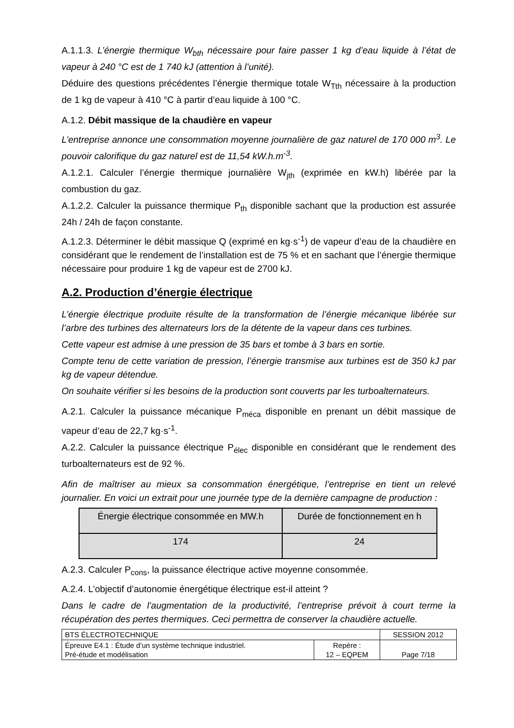A.1.1.3. L’énergie thermique W<sub>bth</sub> nécessaire pour faire passer 1 kg d’eau liquide à l’état de vapeur à 240 °C est de 1 740 kJ (attention à l’unité).
Déduire des questions précédentes l’énergie thermique totale W<sub>Tth</sub> nécessaire à la production de 1 kg de vapeur à 410 °C à partir d’eau liquide à 100 °C.
A.1.2. Débit massique de la chaudière en vapeur
L’entreprise annonce une consommation moyenne journalière de gaz naturel de 170 000 m<sup>3</sup>. Le pouvoir calorifique du gaz naturel est de 11,54 kW.h.m<sup>-3</sup>.
A.1.2.1. Calculer l’énergie thermique journalière W<sub>jth</sub> (exprimée en kW.h) libérée par la combustion du gaz.
A.1.2.2. Calculer la puissance thermique P<sub>th</sub> disponible sachant que la production est assurée 24h / 24h de façon constante.
A.1.2.3. Déterminer le débit massique Q (exprimé en kg·s<sup>-1</sup>) de vapeur d’eau de la chaudière en considérant que le rendement de l’installation est de 75 % et en sachant que l’énergie thermique nécessaire pour produire 1 kg de vapeur est de 2700 kJ.
A.2. Production d’énergie électrique
L’énergie électrique produite résulte de la transformation de l’énergie mécanique libérée sur l’arbre des turbines des alternateurs lors de la détente de la vapeur dans ces turbines.
Cette vapeur est admise à une pression de 35 bars et tombe à 3 bars en sortie.
Compte tenu de cette variation de pression, l’énergie transmise aux turbines est de 350 kJ par kg de vapeur détendue.
On souhaite vérifier si les besoins de la production sont couverts par les turboalternateurs.
A.2.1. Calculer la puissance mécanique P<sub>méca</sub> disponible en prenant un débit massique de vapeur d’eau de 22,7 kg·s<sup>-1</sup>.
A.2.2. Calculer la puissance électrique P<sub>élec</sub> disponible en considérant que le rendement des turboalternateurs est de 92 %.
Afin de maîtriser au mieux sa consommation énergétique, l’entreprise en tient un relevé journalier. En voici un extrait pour une journée type de la dernière campagne de production :
| Énergie électrique consommée en MW.h | Durée de fonctionnement en h |
| 174 | 24 |
A.2.3. Calculer P<sub>cons</sub>, la puissance électrique active moyenne consommée.
A.2.4. L’objectif d’autonomie énergétique électrique est-il atteint ?
Dans le cadre de l’augmentation de la productivité, l’entreprise prévoit à court terme la récupération des pertes thermiques. Ceci permettra de conserver la chaudière actuelle.
| BTS ÉLECTROTECHNIQUE | | SESSION 2012 |
| Épreuve E4.1 : Étude d’un système technique industriel. Pré-étude et modélisation | Repère : 12 – EQPEM | Page 7/18 |